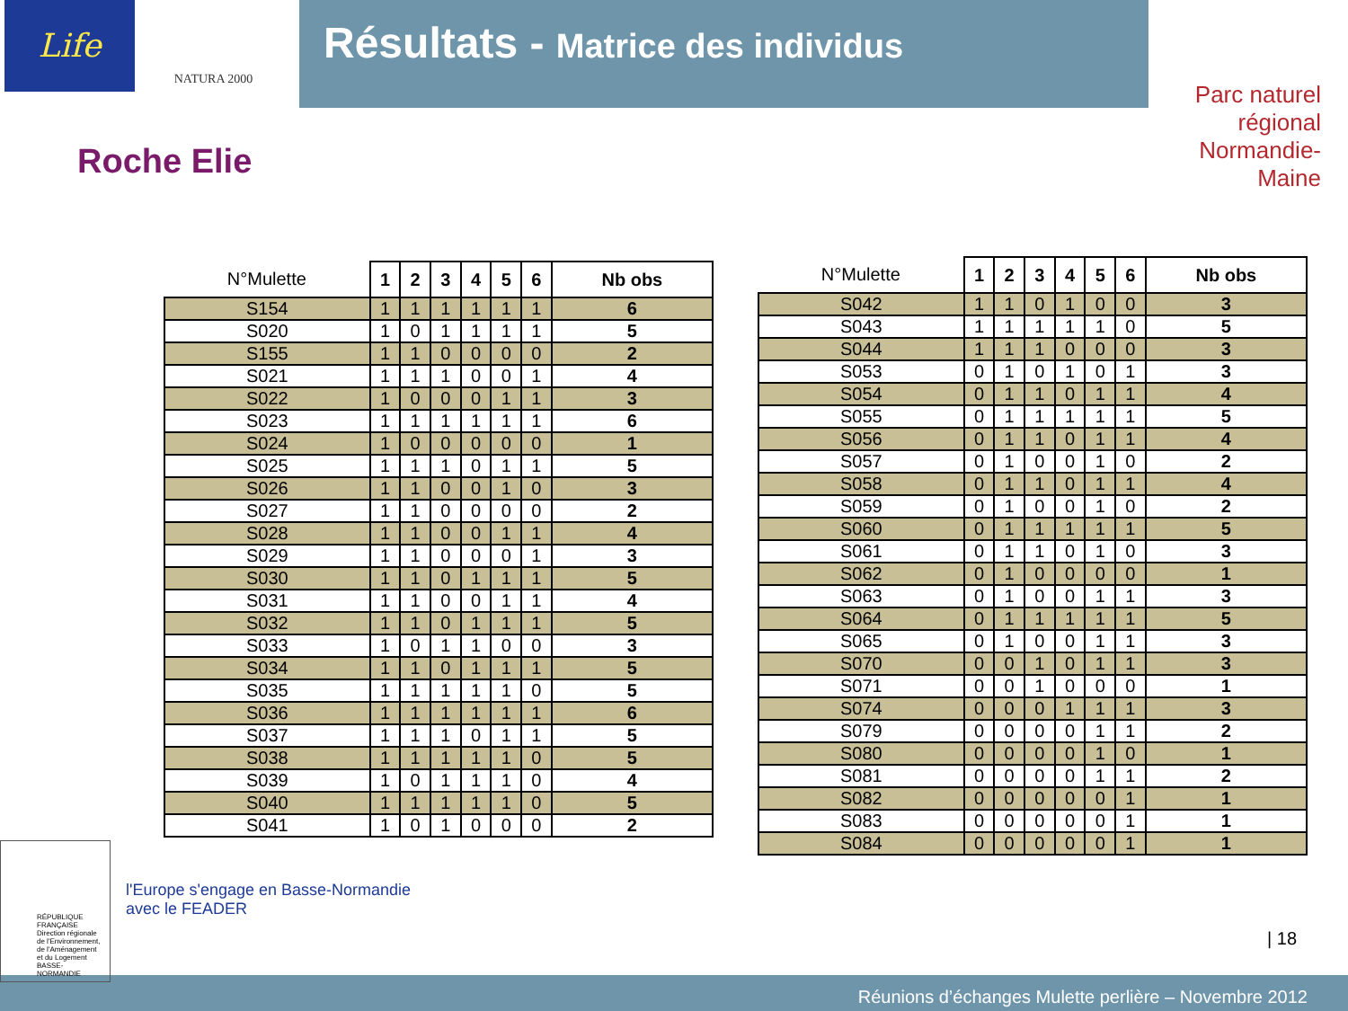Life NATURA 2000
Résultats - Matrice des individus
Roche Elie
Parc naturel régional
Normandie-Maine
| N°Mulette | 1 | 2 | 3 | 4 | 5 | 6 | Nb obs |
| --- | --- | --- | --- | --- | --- | --- | --- |
| S154 | 1 | 1 | 1 | 1 | 1 | 1 | 6 |
| S020 | 1 | 0 | 1 | 1 | 1 | 1 | 5 |
| S155 | 1 | 1 | 0 | 0 | 0 | 0 | 2 |
| S021 | 1 | 1 | 1 | 0 | 0 | 1 | 4 |
| S022 | 1 | 0 | 0 | 0 | 1 | 1 | 3 |
| S023 | 1 | 1 | 1 | 1 | 1 | 1 | 6 |
| S024 | 1 | 0 | 0 | 0 | 0 | 0 | 1 |
| S025 | 1 | 1 | 1 | 0 | 1 | 1 | 5 |
| S026 | 1 | 1 | 0 | 0 | 1 | 0 | 3 |
| S027 | 1 | 1 | 0 | 0 | 0 | 0 | 2 |
| S028 | 1 | 1 | 0 | 0 | 1 | 1 | 4 |
| S029 | 1 | 1 | 0 | 0 | 0 | 1 | 3 |
| S030 | 1 | 1 | 0 | 1 | 1 | 1 | 5 |
| S031 | 1 | 1 | 0 | 0 | 1 | 1 | 4 |
| S032 | 1 | 1 | 0 | 1 | 1 | 1 | 5 |
| S033 | 1 | 0 | 1 | 1 | 0 | 0 | 3 |
| S034 | 1 | 1 | 0 | 1 | 1 | 1 | 5 |
| S035 | 1 | 1 | 1 | 1 | 1 | 0 | 5 |
| S036 | 1 | 1 | 1 | 1 | 1 | 1 | 6 |
| S037 | 1 | 1 | 1 | 0 | 1 | 1 | 5 |
| S038 | 1 | 1 | 1 | 1 | 1 | 0 | 5 |
| S039 | 1 | 0 | 1 | 1 | 1 | 0 | 4 |
| S040 | 1 | 1 | 1 | 1 | 1 | 0 | 5 |
| S041 | 1 | 0 | 1 | 0 | 0 | 0 | 2 |
| N°Mulette | 1 | 2 | 3 | 4 | 5 | 6 | Nb obs |
| --- | --- | --- | --- | --- | --- | --- | --- |
| S042 | 1 | 1 | 0 | 1 | 0 | 0 | 3 |
| S043 | 1 | 1 | 1 | 1 | 1 | 0 | 5 |
| S044 | 1 | 1 | 1 | 0 | 0 | 0 | 3 |
| S053 | 0 | 1 | 0 | 1 | 0 | 1 | 3 |
| S054 | 0 | 1 | 1 | 0 | 1 | 1 | 4 |
| S055 | 0 | 1 | 1 | 1 | 1 | 1 | 5 |
| S056 | 0 | 1 | 1 | 0 | 1 | 1 | 4 |
| S057 | 0 | 1 | 0 | 0 | 1 | 0 | 2 |
| S058 | 0 | 1 | 1 | 0 | 1 | 1 | 4 |
| S059 | 0 | 1 | 0 | 0 | 1 | 0 | 2 |
| S060 | 0 | 1 | 1 | 1 | 1 | 1 | 5 |
| S061 | 0 | 1 | 1 | 0 | 1 | 0 | 3 |
| S062 | 0 | 1 | 0 | 0 | 0 | 0 | 1 |
| S063 | 0 | 1 | 0 | 0 | 1 | 1 | 3 |
| S064 | 0 | 1 | 1 | 1 | 1 | 1 | 5 |
| S065 | 0 | 1 | 0 | 0 | 1 | 1 | 3 |
| S070 | 0 | 0 | 1 | 0 | 1 | 1 | 3 |
| S071 | 0 | 0 | 1 | 0 | 0 | 0 | 1 |
| S074 | 0 | 0 | 0 | 1 | 1 | 1 | 3 |
| S079 | 0 | 0 | 0 | 0 | 1 | 1 | 2 |
| S080 | 0 | 0 | 0 | 0 | 1 | 0 | 1 |
| S081 | 0 | 0 | 0 | 0 | 1 | 1 | 2 |
| S082 | 0 | 0 | 0 | 0 | 0 | 1 | 1 |
| S083 | 0 | 0 | 0 | 0 | 0 | 1 | 1 |
| S084 | 0 | 0 | 0 | 0 | 0 | 1 | 1 |
RÉPUBLIQUE FRANÇAISE
Direction régionale de l'Environnement, de l'Aménagement et du Logement
BASSE-NORMANDIE
l'Europe s'engage en Basse-Normandie
avec le FEADER
| 18
Réunions d’échanges Mulette perlière – Novembre 2012